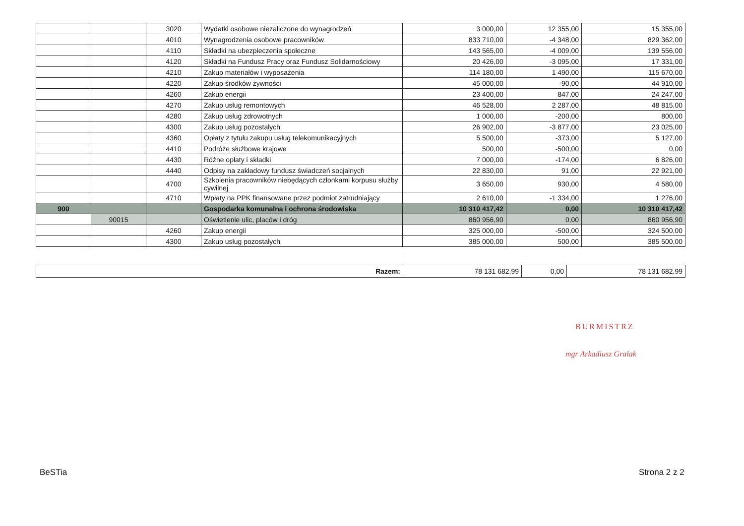| | | 3020 | Wydatki osobowe niezaliczone do wynagrodzeń | 3 000,00 | 12 355,00 | 15 355,00 |
| | | 4010 | Wynagrodzenia osobowe pracowników | 833 710,00 | -4 348,00 | 829 362,00 |
| | | 4110 | Składki na ubezpieczenia społeczne | 143 565,00 | -4 009,00 | 139 556,00 |
| | | 4120 | Składki na Fundusz Pracy oraz Fundusz Solidarnościowy | 20 426,00 | -3 095,00 | 17 331,00 |
| | | 4210 | Zakup materiałów i wyposażenia | 114 180,00 | 1 490,00 | 115 670,00 |
| | | 4220 | Zakup środków żywności | 45 000,00 | -90,00 | 44 910,00 |
| | | 4260 | Zakup energii | 23 400,00 | 847,00 | 24 247,00 |
| | | 4270 | Zakup usług remontowych | 46 528,00 | 2 287,00 | 48 815,00 |
| | | 4280 | Zakup usług zdrowotnych | 1 000,00 | -200,00 | 800,00 |
| | | 4300 | Zakup usług pozostałych | 26 902,00 | -3 877,00 | 23 025,00 |
| | | 4360 | Opłaty z tytułu zakupu usług telekomunikacyjnych | 5 500,00 | -373,00 | 5 127,00 |
| | | 4410 | Podróże służbowe krajowe | 500,00 | -500,00 | 0,00 |
| | | 4430 | Różne opłaty i składki | 7 000,00 | -174,00 | 6 826,00 |
| | | 4440 | Odpisy na zakładowy fundusz świadczeń socjalnych | 22 830,00 | 91,00 | 22 921,00 |
| | | 4700 | Szkolenia pracowników niebędących członkami korpusu służby cywilnej | 3 650,00 | 930,00 | 4 580,00 |
| | | 4710 | Wpłaty na PPK finansowane przez podmiot zatrudniający | 2 610,00 | -1 334,00 | 1 276,00 |
| 900 | | | Gospodarka komunalna i ochrona środowiska | 10 310 417,42 | 0,00 | 10 310 417,42 |
| | 90015 | | Oświetlenie ulic, placów i dróg | 860 956,90 | 0,00 | 860 956,90 |
| | | 4260 | Zakup energii | 325 000,00 | -500,00 | 324 500,00 |
| | | 4300 | Zakup usług pozostałych | 385 000,00 | 500,00 | 385 500,00 |
| Razem: | 78 131 682,99 | 0,00 | 78 131 682,99 |
BURMISTRZ
mgr Arkadiusz Gralak
BeSTia Strona 2 z 2